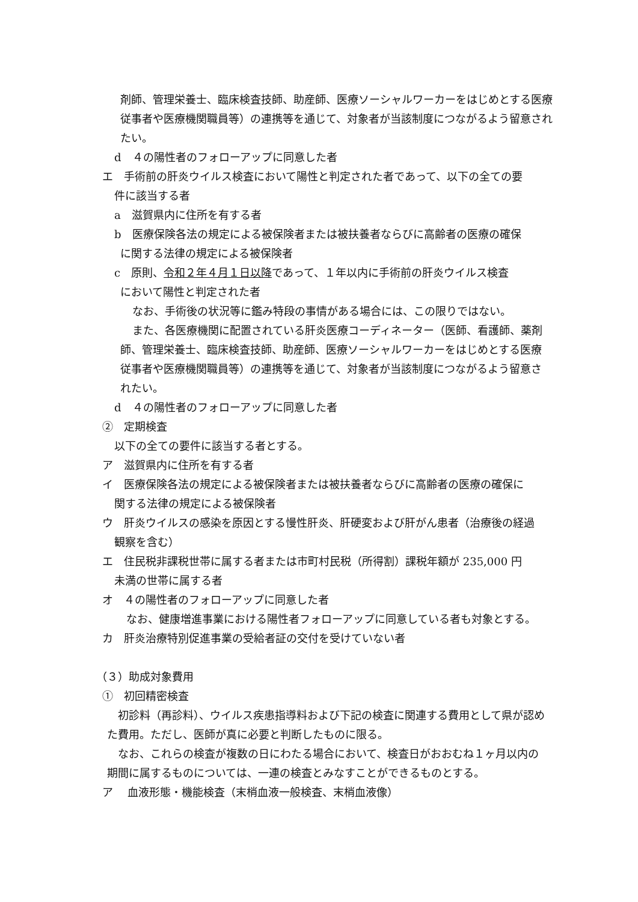剤師、管理栄養士、臨床検査技師、助産師、医療ソーシャルワーカーをはじめとする医療従事者や医療機関職員等）の連携等を通じて、対象者が当該制度につながるよう留意されたい。
d　４の陽性者のフォローアップに同意した者
エ　手術前の肝炎ウイルス検査において陽性と判定された者であって、以下の全ての要
件に該当する者
a　滋賀県内に住所を有する者
b　医療保険各法の規定による被保険者または被扶養者ならびに高齢者の医療の確保
に関する法律の規定による被保険者
c　原則、令和２年４月１日以降であって、１年以内に手術前の肝炎ウイルス検査
において陽性と判定された者
なお、手術後の状況等に鑑み特段の事情がある場合には、この限りではない。
また、各医療機関に配置されている肝炎医療コーディネーター（医師、看護師、薬剤師、管理栄養士、臨床検査技師、助産師、医療ソーシャルワーカーをはじめとする医療従事者や医療機関職員等）の連携等を通じて、対象者が当該制度につながるよう留意されたい。
d　４の陽性者のフォローアップに同意した者
②　定期検査
以下の全ての要件に該当する者とする。
ア　滋賀県内に住所を有する者
イ　医療保険各法の規定による被保険者または被扶養者ならびに高齢者の医療の確保に
関する法律の規定による被保険者
ウ　肝炎ウイルスの感染を原因とする慢性肝炎、肝硬変および肝がん患者（治療後の経過
観察を含む）
エ　住民税非課税世帯に属する者または市町村民税（所得割）課税年額が 235,000 円
未満の世帯に属する者
オ　４の陽性者のフォローアップに同意した者
なお、健康増進事業における陽性者フォローアップに同意している者も対象とする。
カ　肝炎治療特別促進事業の受給者証の交付を受けていない者
（３）助成対象費用
①　初回精密検査
初診料（再診料）、ウイルス疾患指導料および下記の検査に関連する費用として県が認めた費用。ただし、医師が真に必要と判断したものに限る。
なお、これらの検査が複数の日にわたる場合において、検査日がおおむね１ヶ月以内の期間に属するものについては、一連の検査とみなすことができるものとする。
ア　 血液形態・機能検査（末梢血液一般検査、末梢血液像）